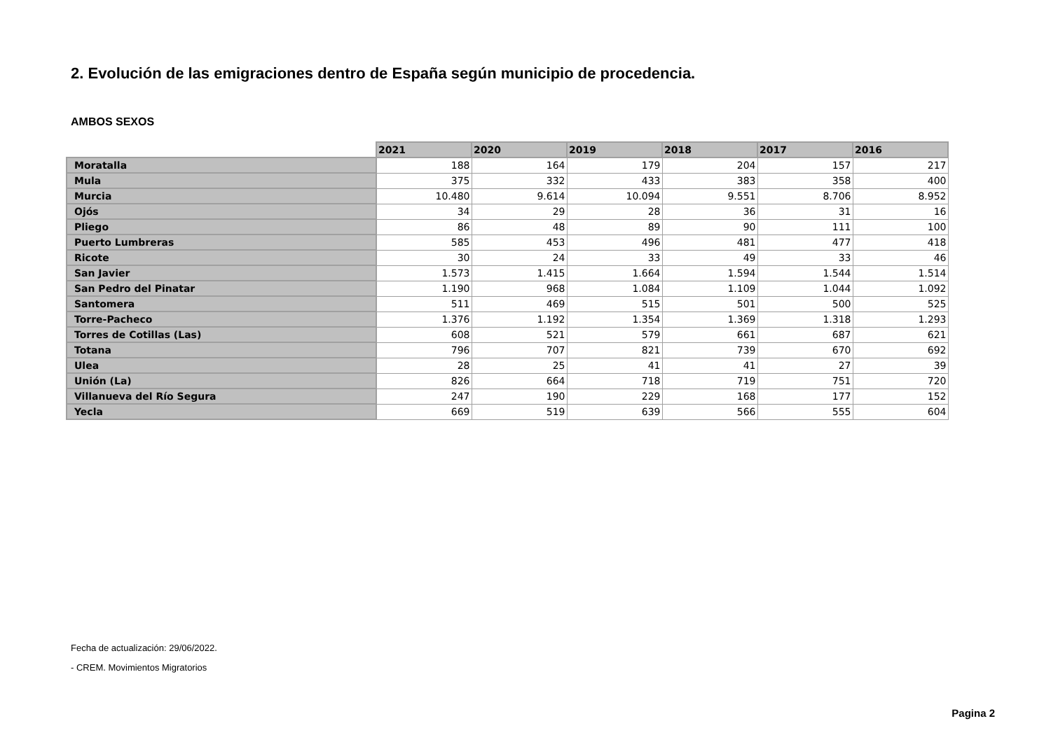2. Evolución de las emigraciones dentro de España según municipio de procedencia.
AMBOS SEXOS
| | 2021 | 2020 | 2019 | 2018 | 2017 | 2016 |
| --- | --- | --- | --- | --- | --- | --- |
| Moratalla | 188 | 164 | 179 | 204 | 157 | 217 |
| Mula | 375 | 332 | 433 | 383 | 358 | 400 |
| Murcia | 10.480 | 9.614 | 10.094 | 9.551 | 8.706 | 8.952 |
| Ojós | 34 | 29 | 28 | 36 | 31 | 16 |
| Pliego | 86 | 48 | 89 | 90 | 111 | 100 |
| Puerto Lumbreras | 585 | 453 | 496 | 481 | 477 | 418 |
| Ricote | 30 | 24 | 33 | 49 | 33 | 46 |
| San Javier | 1.573 | 1.415 | 1.664 | 1.594 | 1.544 | 1.514 |
| San Pedro del Pinatar | 1.190 | 968 | 1.084 | 1.109 | 1.044 | 1.092 |
| Santomera | 511 | 469 | 515 | 501 | 500 | 525 |
| Torre-Pacheco | 1.376 | 1.192 | 1.354 | 1.369 | 1.318 | 1.293 |
| Torres de Cotillas (Las) | 608 | 521 | 579 | 661 | 687 | 621 |
| Totana | 796 | 707 | 821 | 739 | 670 | 692 |
| Ulea | 28 | 25 | 41 | 41 | 27 | 39 |
| Unión (La) | 826 | 664 | 718 | 719 | 751 | 720 |
| Villanueva del Río Segura | 247 | 190 | 229 | 168 | 177 | 152 |
| Yecla | 669 | 519 | 639 | 566 | 555 | 604 |
Fecha de actualización: 29/06/2022.
- CREM. Movimientos Migratorios
Pagina 2